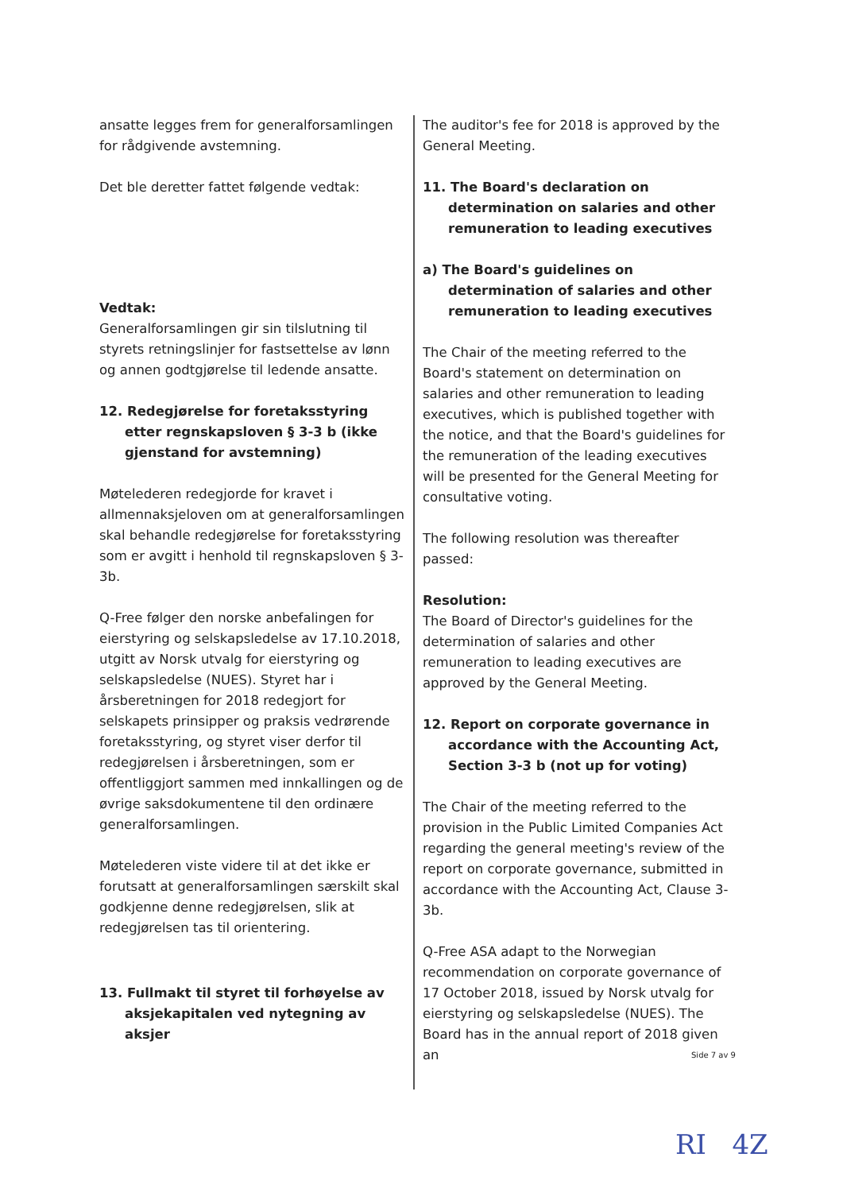ansatte legges frem for generalforsamlingen for rådgivende avstemning.
Det ble deretter fattet følgende vedtak:
Vedtak:
Generalforsamlingen gir sin tilslutning til styrets retningslinjer for fastsettelse av lønn og annen godtgjørelse til ledende ansatte.
12. Redegjørelse for foretaksstyring etter regnskapsloven § 3-3 b (ikke gjenstand for avstemning)
Møtelederen redegjorde for kravet i allmennaksjeloven om at generalforsamlingen skal behandle redegjørelse for foretaksstyring som er avgitt i henhold til regnskapsloven § 3-3b.
Q-Free følger den norske anbefalingen for eierstyring og selskapsledelse av 17.10.2018, utgitt av Norsk utvalg for eierstyring og selskapsledelse (NUES). Styret har i årsberetningen for 2018 redegjort for selskapets prinsipper og praksis vedrørende foretaksstyring, og styret viser derfor til redegjørelsen i årsberetningen, som er offentliggjort sammen med innkallingen og de øvrige saksdokumentene til den ordinære generalforsamlingen.
Møtelederen viste videre til at det ikke er forutsatt at generalforsamlingen særskilt skal godkjenne denne redegjørelsen, slik at redegjørelsen tas til orientering.
13. Fullmakt til styret til forhøyelse av aksjekapitalen ved nytegning av aksjer
The auditor's fee for 2018 is approved by the General Meeting.
11. The Board's declaration on determination on salaries and other remuneration to leading executives
a) The Board's guidelines on determination of salaries and other remuneration to leading executives
The Chair of the meeting referred to the Board's statement on determination on salaries and other remuneration to leading executives, which is published together with the notice, and that the Board's guidelines for the remuneration of the leading executives will be presented for the General Meeting for consultative voting.
The following resolution was thereafter passed:
Resolution:
The Board of Director's guidelines for the determination of salaries and other remuneration to leading executives are approved by the General Meeting.
12. Report on corporate governance in accordance with the Accounting Act, Section 3-3 b (not up for voting)
The Chair of the meeting referred to the provision in the Public Limited Companies Act regarding the general meeting's review of the report on corporate governance, submitted in accordance with the Accounting Act, Clause 3-3b.
Q-Free ASA adapt to the Norwegian recommendation on corporate governance of 17 October 2018, issued by Norsk utvalg for eierstyring og selskapsledelse (NUES). The Board has in the annual report of 2018 given an
Side 7 av 9
RI 4Z